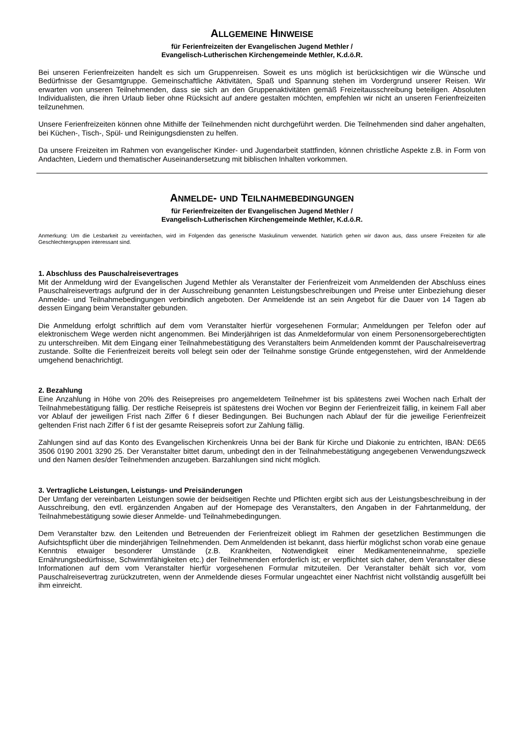ALLGEMEINE HINWEISE
für Ferienfreizeiten der Evangelischen Jugend Methler /
Evangelisch-Lutherischen Kirchengemeinde Methler, K.d.ö.R.
Bei unseren Ferienfreizeiten handelt es sich um Gruppenreisen. Soweit es uns möglich ist berücksichtigen wir die Wünsche und Bedürfnisse der Gesamtgruppe. Gemeinschaftliche Aktivitäten, Spaß und Spannung stehen im Vordergrund unserer Reisen. Wir erwarten von unseren Teilnehmenden, dass sie sich an den Gruppenaktivitäten gemäß Freizeitausschreibung beteiligen. Absoluten Individualisten, die ihren Urlaub lieber ohne Rücksicht auf andere gestalten möchten, empfehlen wir nicht an unseren Ferienfreizeiten teilzunehmen.
Unsere Ferienfreizeiten können ohne Mithilfe der Teilnehmenden nicht durchgeführt werden. Die Teilnehmenden sind daher angehalten, bei Küchen-, Tisch-, Spül- und Reinigungsdiensten zu helfen.
Da unsere Freizeiten im Rahmen von evangelischer Kinder- und Jugendarbeit stattfinden, können christliche Aspekte z.B. in Form von Andachten, Liedern und thematischer Auseinandersetzung mit biblischen Inhalten vorkommen.
ANMELDE- UND TEILNAHMEBEDINGUNGEN
für Ferienfreizeiten der Evangelischen Jugend Methler /
Evangelisch-Lutherischen Kirchengemeinde Methler, K.d.ö.R.
Anmerkung: Um die Lesbarkeit zu vereinfachen, wird im Folgenden das generische Maskulinum verwendet. Natürlich gehen wir davon aus, dass unsere Freizeiten für alle Geschlechtergruppen interessant sind.
1. Abschluss des Pauschalreisevertrages
Mit der Anmeldung wird der Evangelischen Jugend Methler als Veranstalter der Ferienfreizeit vom Anmeldenden der Abschluss eines Pauschalreisevertrags aufgrund der in der Ausschreibung genannten Leistungsbeschreibungen und Preise unter Einbeziehung dieser Anmelde- und Teilnahmebedingungen verbindlich angeboten. Der Anmeldende ist an sein Angebot für die Dauer von 14 Tagen ab dessen Eingang beim Veranstalter gebunden.
Die Anmeldung erfolgt schriftlich auf dem vom Veranstalter hierfür vorgesehenen Formular; Anmeldungen per Telefon oder auf elektronischem Wege werden nicht angenommen. Bei Minderjährigen ist das Anmeldeformular von einem Personensorgeberechtigten zu unterschreiben. Mit dem Eingang einer Teilnahmebestätigung des Veranstalters beim Anmeldenden kommt der Pauschalreisevertrag zustande. Sollte die Ferienfreizeit bereits voll belegt sein oder der Teilnahme sonstige Gründe entgegenstehen, wird der Anmeldende umgehend benachrichtigt.
2. Bezahlung
Eine Anzahlung in Höhe von 20% des Reisepreises pro angemeldetem Teilnehmer ist bis spätestens zwei Wochen nach Erhalt der Teilnahmebestätigung fällig. Der restliche Reisepreis ist spätestens drei Wochen vor Beginn der Ferienfreizeit fällig, in keinem Fall aber vor Ablauf der jeweiligen Frist nach Ziffer 6 f dieser Bedingungen. Bei Buchungen nach Ablauf der für die jeweilige Ferienfreizeit geltenden Frist nach Ziffer 6 f ist der gesamte Reisepreis sofort zur Zahlung fällig.
Zahlungen sind auf das Konto des Evangelischen Kirchenkreis Unna bei der Bank für Kirche und Diakonie zu entrichten, IBAN: DE65 3506 0190 2001 3290 25. Der Veranstalter bittet darum, unbedingt den in der Teilnahmebestätigung angegebenen Verwendungszweck und den Namen des/der Teilnehmenden anzugeben. Barzahlungen sind nicht möglich.
3. Vertragliche Leistungen, Leistungs- und Preisänderungen
Der Umfang der vereinbarten Leistungen sowie der beidseitigen Rechte und Pflichten ergibt sich aus der Leistungsbeschreibung in der Ausschreibung, den evtl. ergänzenden Angaben auf der Homepage des Veranstalters, den Angaben in der Fahrtanmeldung, der Teilnahmebestätigung sowie dieser Anmelde- und Teilnahmebedingungen.
Dem Veranstalter bzw. den Leitenden und Betreuenden der Ferienfreizeit obliegt im Rahmen der gesetzlichen Bestimmungen die Aufsichtspflicht über die minderjährigen Teilnehmenden. Dem Anmeldenden ist bekannt, dass hierfür möglichst schon vorab eine genaue Kenntnis etwaiger besonderer Umstände (z.B. Krankheiten, Notwendigkeit einer Medikamenteneinnahme, spezielle Ernährungsbedürfnisse, Schwimmfähigkeiten etc.) der Teilnehmenden erforderlich ist; er verpflichtet sich daher, dem Veranstalter diese Informationen auf dem vom Veranstalter hierfür vorgesehenen Formular mitzuteilen. Der Veranstalter behält sich vor, vom Pauschalreisevertrag zurückzutreten, wenn der Anmeldende dieses Formular ungeachtet einer Nachfrist nicht vollständig ausgefüllt bei ihm einreicht.